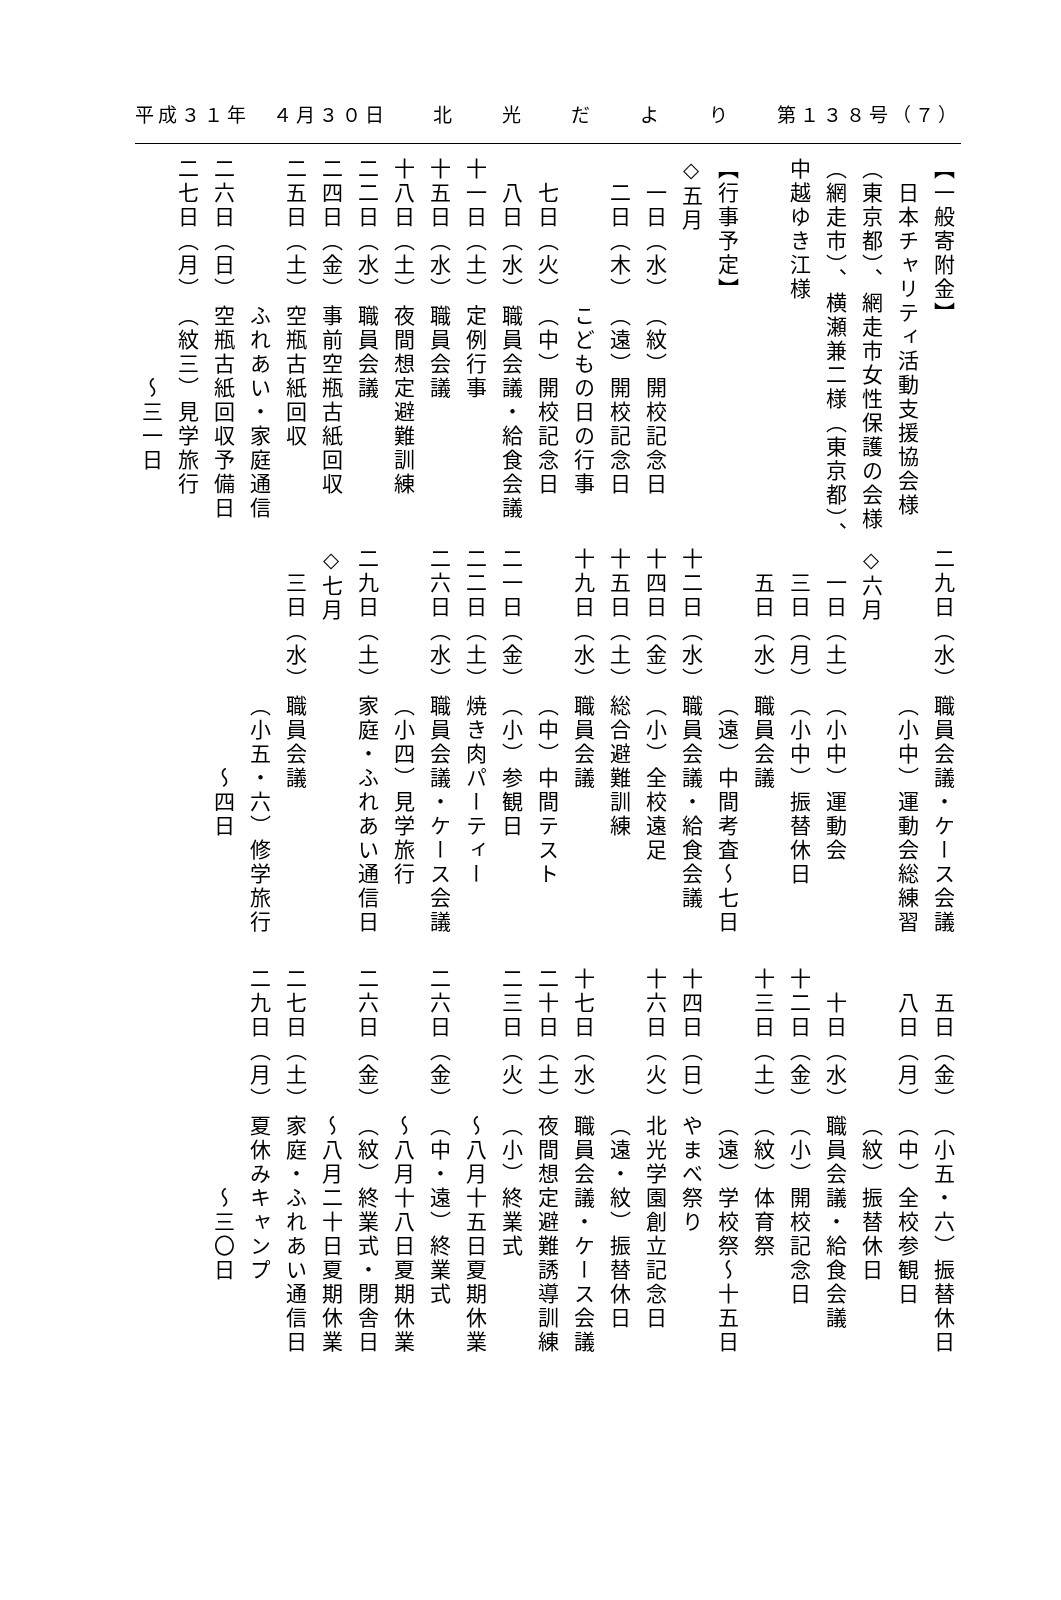平成３１年　４月３０日 北　　光　　だ　　よ　　り 第１３８号（７）
【一般寄附金】
　日本チャリティ活動支援協会様
（東京都）、網走市女性保護の会様
（網走市）、横瀬兼二様（東京都）、
中越ゆき江様
【行事予定】
◇五月
　一日（水）（紋）開校記念日
　二日（木）（遠）開校記念日
こどもの日の行事
　七日（火）（中）開校記念日
　八日（水）職員会議・給食会議
十一日（土）定例行事
十五日（水）職員会議
十八日（土）夜間想定避難訓練
二二日（水）職員会議
二四日（金）事前空瓶古紙回収
二五日（土）空瓶古紙回収
ふれあい・家庭通信
二六日（日）空瓶古紙回収予備日
二七日（月）（紋三）見学旅行
　　　～三一日
二九日（水）職員会議・ケース会議
（小中）運動会総練習
◇六月
　一日（土）（小中）運動会
　三日（月）（小中）振替休日
　五日（水）職員会議
（遠）中間考査～七日
十二日（水）職員会議・給食会議
十四日（金）（小）全校遠足
十五日（土）総合避難訓練
十九日（水）職員会議
（中）中間テスト
二一日（金）（小）参観日
二二日（土）焼き肉パーティー
二六日（水）職員会議・ケース会議
（小四）見学旅行
二九日（土）家庭・ふれあい通信日
◇七月
　三日（水）職員会議
（小五・六）修学旅行
　　　～四日
　五日（金）（小五・六）振替休日
　八日（月）（中）全校参観日
（紋）振替休日
　十日（水）職員会議・給食会議
十二日（金）（小）開校記念日
十三日（土）（紋）体育祭
（遠）学校祭～十五日
十四日（日）やまべ祭り
十六日（火）北光学園創立記念日
（遠・紋）振替休日
十七日（水）職員会議・ケース会議
二十日（土）夜間想定避難誘導訓練
二三日（火）（小）終業式
～八月十五日夏期休業
二六日（金）（中・遠）終業式
～八月十八日夏期休業
二六日（金）（紋）終業式・閉舎日
～八月二十日夏期休業
二七日（土）家庭・ふれあい通信日
二九日（月）夏休みキャンプ
　　　～三〇日